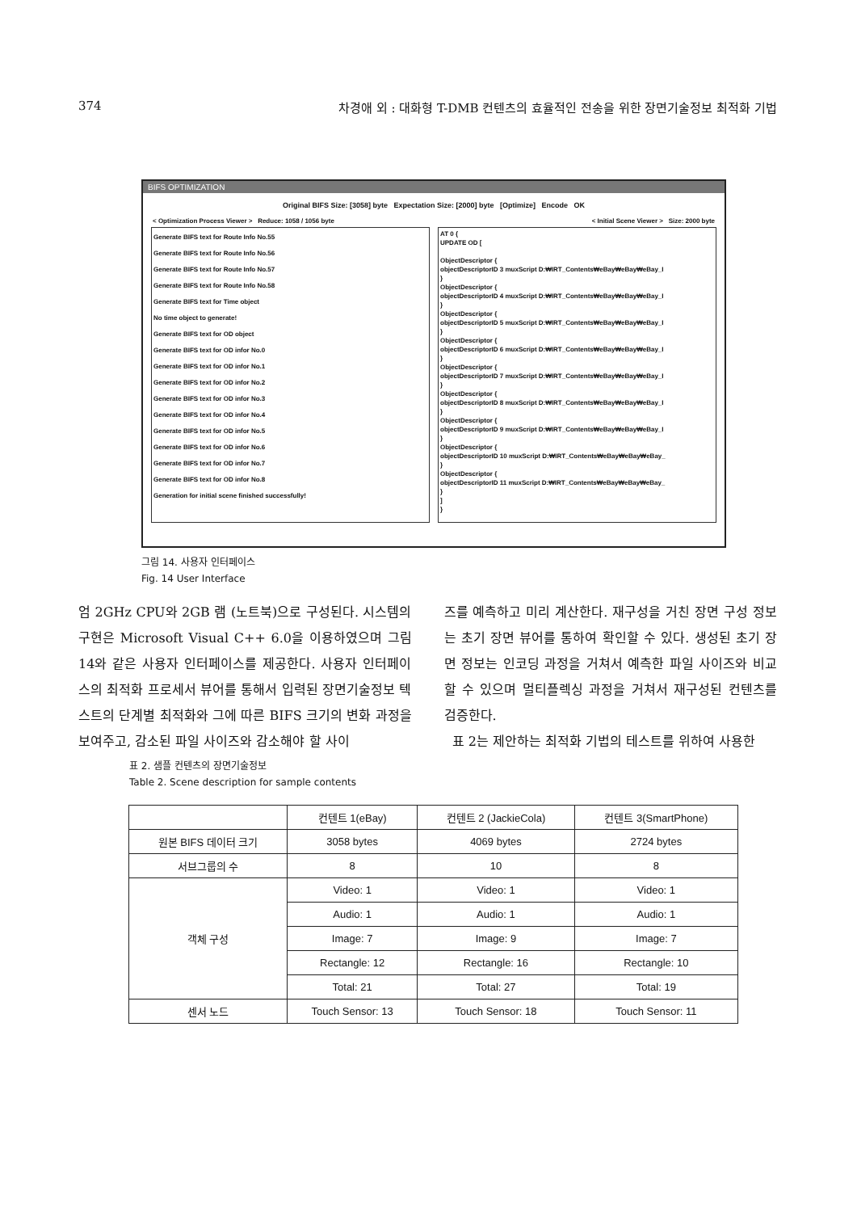374 차경애 외 : 대화형 T-DMB 컨텐츠의 효율적인 전송을 위한 장면기술정보 최적화 기법
BIFS OPTIMIZATION
Original BIFS Size: [3058] byte Expectation Size: [2000] byte [Optimize] Encode OK
< Optimization Process Viewer > Reduce: 1058 / 1056 byte < Initial Scene Viewer > Size: 2000 byte
Generate BIFS text for Route Info No.55
Generate BIFS text for Route Info No.56
Generate BIFS text for Route Info No.57
Generate BIFS text for Route Info No.58
Generate BIFS text for Time object
No time object to generate!
Generate BIFS text for OD object
Generate BIFS text for OD infor No.0
Generate BIFS text for OD infor No.1
Generate BIFS text for OD infor No.2
Generate BIFS text for OD infor No.3
Generate BIFS text for OD infor No.4
Generate BIFS text for OD infor No.5
Generate BIFS text for OD infor No.6
Generate BIFS text for OD infor No.7
Generate BIFS text for OD infor No.8
Generation for initial scene finished successfully!
AT 0 {
UPDATE OD [
ObjectDescriptor {
objectDescriptorID 3 muxScript D:₩IRT_Contents₩eBay₩eBay₩eBay_I
}
ObjectDescriptor {
objectDescriptorID 4 muxScript D:₩IRT_Contents₩eBay₩eBay₩eBay_I
}
ObjectDescriptor {
objectDescriptorID 5 muxScript D:₩IRT_Contents₩eBay₩eBay₩eBay_I
}
ObjectDescriptor {
objectDescriptorID 6 muxScript D:₩IRT_Contents₩eBay₩eBay₩eBay_I
}
ObjectDescriptor {
objectDescriptorID 7 muxScript D:₩IRT_Contents₩eBay₩eBay₩eBay_I
}
ObjectDescriptor {
objectDescriptorID 8 muxScript D:₩IRT_Contents₩eBay₩eBay₩eBay_I
}
ObjectDescriptor {
objectDescriptorID 9 muxScript D:₩IRT_Contents₩eBay₩eBay₩eBay_I
}
ObjectDescriptor {
objectDescriptorID 10 muxScript D:₩IRT_Contents₩eBay₩eBay₩eBay_
}
ObjectDescriptor {
objectDescriptorID 11 muxScript D:₩IRT_Contents₩eBay₩eBay₩eBay_
}
]
}
그림 14. 사용자 인터페이스
Fig. 14 User Interface
엄 2GHz CPU와 2GB 램 (노트북)으로 구성된다. 시스템의 구현은 Microsoft Visual C++ 6.0을 이용하였으며 그림 14와 같은 사용자 인터페이스를 제공한다. 사용자 인터페이스의 최적화 프로세서 뷰어를 통해서 입력된 장면기술정보 텍스트의 단계별 최적화와 그에 따른 BIFS 크기의 변화 과정을 보여주고, 감소된 파일 사이즈와 감소해야 할 사이
즈를 예측하고 미리 계산한다. 재구성을 거친 장면 구성 정보는 초기 장면 뷰어를 통하여 확인할 수 있다. 생성된 초기 장면 정보는 인코딩 과정을 거쳐서 예측한 파일 사이즈와 비교할 수 있으며 멀티플렉싱 과정을 거쳐서 재구성된 컨텐츠를 검증한다.
표 2는 제안하는 최적화 기법의 테스트를 위하여 사용한
표 2. 샘플 컨텐츠의 장면기술정보
Table 2. Scene description for sample contents
| | 컨텐트 1(eBay) | 컨텐트 2 (JackieCola) | 컨텐트 3(SmartPhone) |
| --- | --- | --- | --- |
| 원본 BIFS 데이터 크기 | 3058 bytes | 4069 bytes | 2724 bytes |
| 서브그룹의 수 | 8 | 10 | 8 |
| 객체 구성 | Video: 1 | Video: 1 | Video: 1 |
| | Audio: 1 | Audio: 1 | Audio: 1 |
| | Image: 7 | Image: 9 | Image: 7 |
| | Rectangle: 12 | Rectangle: 16 | Rectangle: 10 |
| | Total: 21 | Total: 27 | Total: 19 |
| 센서 노드 | Touch Sensor: 13 | Touch Sensor: 18 | Touch Sensor: 11 |